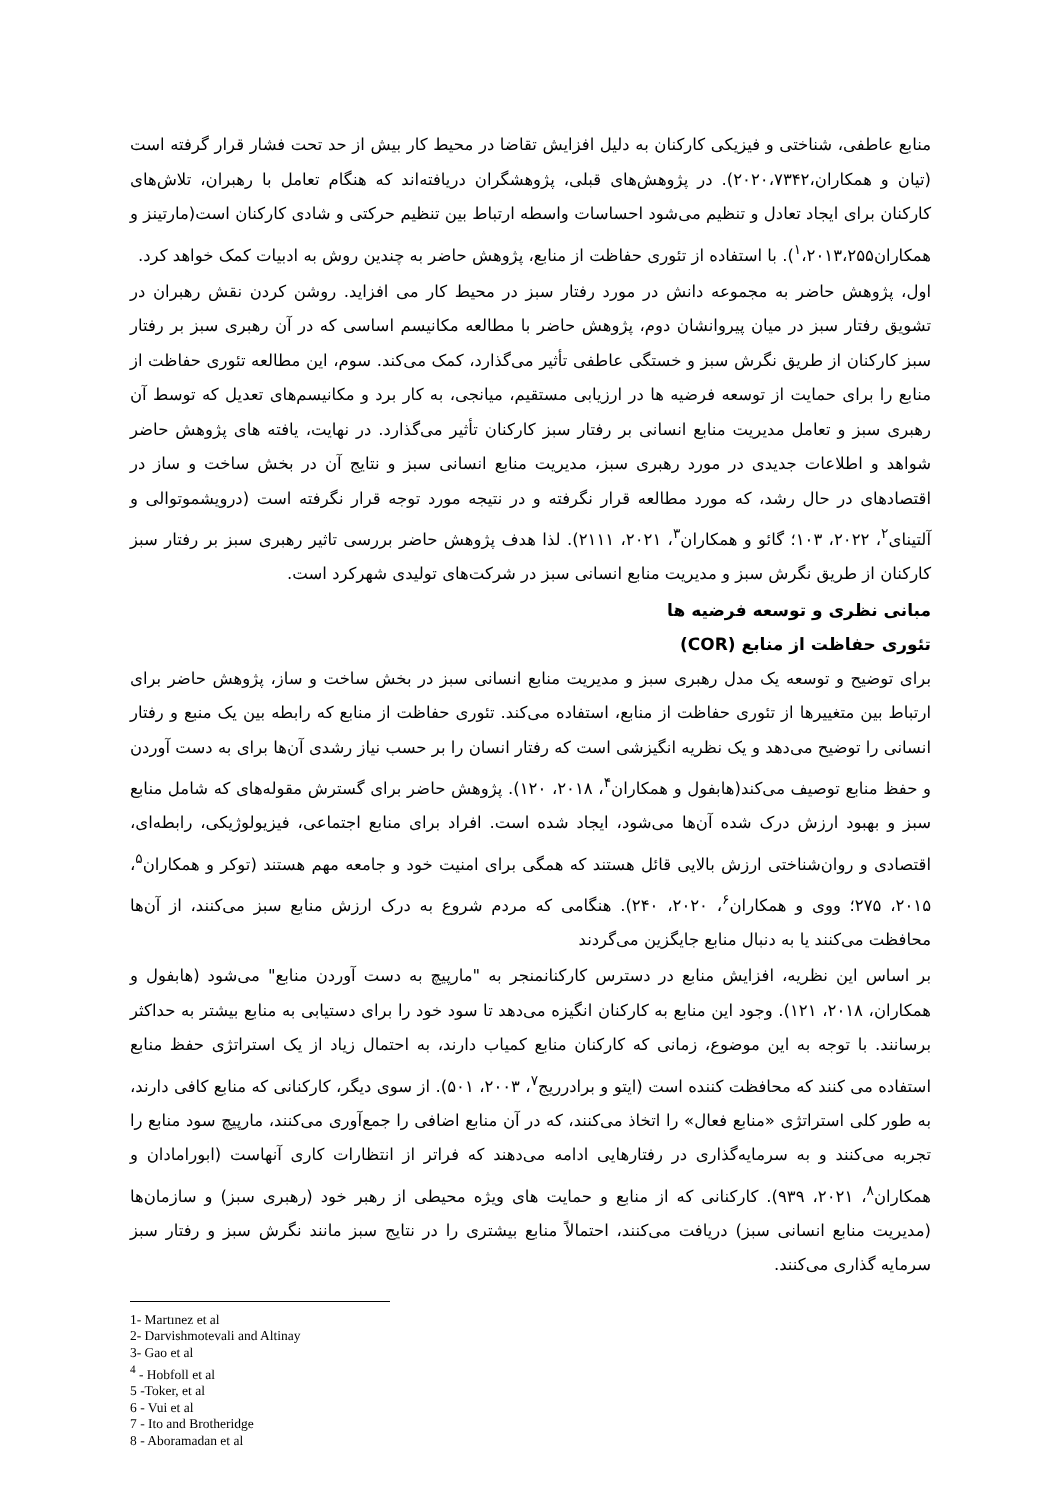منابع عاطفی، شناختی و فیزیکی کارکنان به دلیل افزایش تقاضا در محیط کار بیش از حد تحت فشار قرار گرفته است (تیان و همکاران،۲۰۲۰،۷۳۴۲). در پژوهش‌های قبلی، پژوهشگران دریافته‌اند که هنگام تعامل با رهبران، تلاش‌های کارکنان برای ایجاد تعادل و تنظیم می‌شود احساسات واسطه ارتباط بین تنظیم حرکتی و شادی کارکنان است(مارتینز و همکاران<sup>۱</sup>،۲۰۱۳،۲۵۵). با استفاده از تئوری حفاظت از منابع، پژوهش حاضر به چندین روش به ادبیات کمک خواهد کرد.
اول، پژوهش حاضر به مجموعه دانش در مورد رفتار سبز در محیط کار می افزاید. روشن کردن نقش رهبران در تشویق رفتار سبز در میان پیروانشان دوم، پژوهش حاضر با مطالعه مکانیسم اساسی که در آن رهبری سبز بر رفتار سبز کارکنان از طریق نگرش سبز و خستگی عاطفی تأثیر می‌گذارد، کمک می‌کند. سوم، این مطالعه تئوری حفاظت از منابع را برای حمایت از توسعه فرضیه ها در ارزیابی مستقیم، میانجی، به کار برد و مکانیسم‌های تعدیل که توسط آن رهبری سبز و تعامل مدیریت منابع انسانی بر رفتار سبز کارکنان تأثیر می‌گذارد. در نهایت، یافته های پژوهش حاضر شواهد و اطلاعات جدیدی در مورد رهبری سبز، مدیریت منابع انسانی سبز و نتایج آن در بخش ساخت و ساز در اقتصادهای در حال رشد، که مورد مطالعه قرار نگرفته و در نتیجه مورد توجه قرار نگرفته است (درویشموتوالی و آلتینای<sup>۲</sup>، ۲۰۲۲، ۱۰۳؛ گائو و همکاران<sup>۳</sup>، ۲۰۲۱، ۲۱۱۱). لذا هدف پژوهش حاضر بررسی تاثیر رهبری سبز بر رفتار سبز کارکنان از طریق نگرش سبز و مدیریت منابع انسانی سبز در شرکت‌های تولیدی شهرکرد است.
مبانی نظری و توسعه فرضیه ها
تئوری حفاظت از منابع (COR)
برای توضیح و توسعه یک مدل رهبری سبز و مدیریت منابع انسانی سبز در بخش ساخت و ساز، پژوهش حاضر برای ارتباط بین متغییرها از تئوری حفاظت از منابع، استفاده می‌کند. تئوری حفاظت از منابع که رابطه بین یک منبع و رفتار انسانی را توضیح می‌دهد و یک نظریه انگیزشی است که رفتار انسان را بر حسب نیاز رشدی آن‌ها برای به دست آوردن و حفظ منابع توصیف می‌کند(هابفول و همکاران<sup>۴</sup>، ۲۰۱۸، ۱۲۰). پژوهش حاضر برای گسترش مقوله‌های که شامل منابع سبز و بهبود ارزش درک شده آن‌ها می‌شود، ایجاد شده است. افراد برای منابع اجتماعی، فیزیولوژیکی، رابطه‌ای، اقتصادی و روان‌شناختی ارزش بالایی قائل هستند که همگی برای امنیت خود و جامعه مهم هستند (توکر و همکاران<sup>۵</sup>، ۲۰۱۵، ۲۷۵؛ ووی و همکاران<sup>۶</sup>، ۲۰۲۰، ۲۴۰). هنگامی که مردم شروع به درک ارزش منابع سبز می‌کنند، از آن‌ها محافظت می‌کنند یا به دنبال منابع جایگزین می‌گردند
بر اساس این نظریه، افزایش منابع در دسترس کارکنانمنجر به "مارپیچ به دست آوردن منابع" می‌شود (هابفول و همکاران، ۲۰۱۸، ۱۲۱). وجود این منابع به کارکنان انگیزه می‌دهد تا سود خود را برای دستیابی به منابع بیشتر به حداکثر برسانند. با توجه به این موضوع، زمانی که کارکنان منابع کمیاب دارند، به احتمال زیاد از یک استراتژی حفظ منابع استفاده می کنند که محافظت کننده است (ایتو و برادرریج<sup>۷</sup>، ۲۰۰۳، ۵۰۱). از سوی دیگر، کارکنانی که منابع کافی دارند، به طور کلی استراتژی «منابع فعال» را اتخاذ می‌کنند، که در آن منابع اضافی را جمع‌آوری می‌کنند، مارپیچ سود منابع را تجربه می‌کنند و به سرمایه‌گذاری در رفتارهایی ادامه می‌دهند که فراتر از انتظارات کاری آنهاست (ابورامادان و همکاران<sup>۸</sup>، ۲۰۲۱، ۹۳۹). کارکنانی که از منابع و حمایت های ویژه محیطی از رهبر خود (رهبری سبز) و سازمان‌ها (مدیریت منابع انسانی سبز) دریافت می‌کنند، احتمالاً منابع بیشتری را در نتایج سبز مانند نگرش سبز و رفتار سبز سرمایه گذاری می‌کنند.
1- Martınez et al
2- Darvishmotevali and Altinay
3- Gao et al
<sup>4</sup> - Hobfoll et al
5 -Toker, et al
6 - Vui et al
7 - Ito and Brotheridge
8 - Aboramadan et al